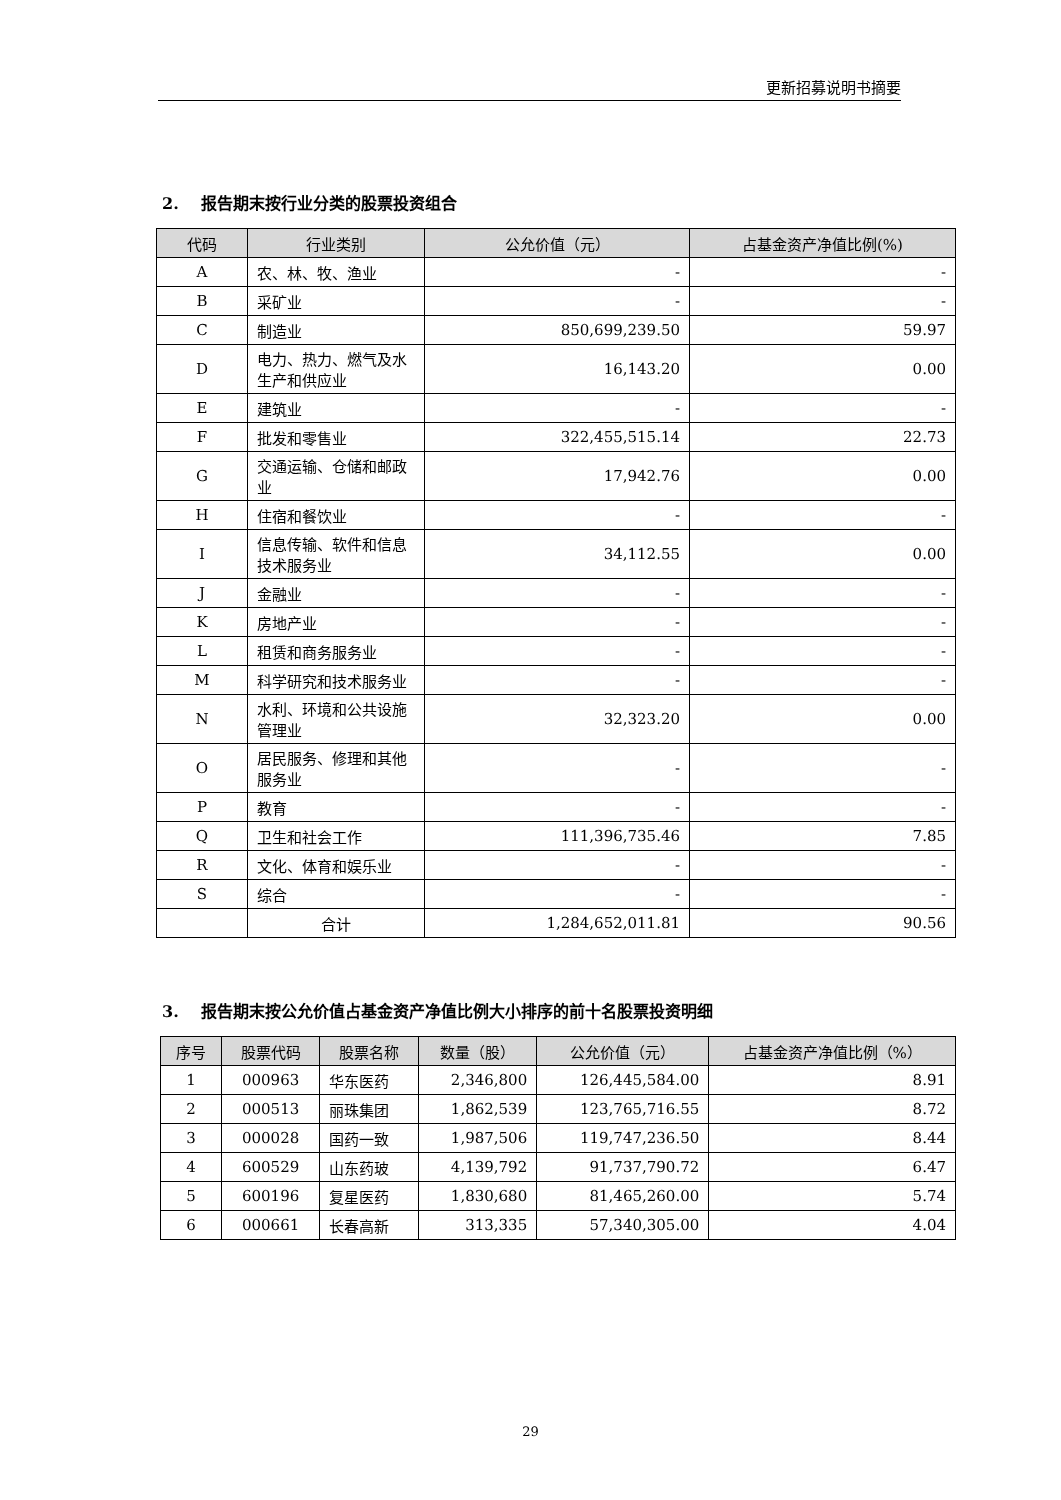更新招募说明书摘要
2. 报告期末按行业分类的股票投资组合
| 代码 | 行业类别 | 公允价值（元） | 占基金资产净值比例(%) |
| --- | --- | --- | --- |
| A | 农、林、牧、渔业 | - | - |
| B | 采矿业 | - | - |
| C | 制造业 | 850,699,239.50 | 59.97 |
| D | 电力、热力、燃气及水生产和供应业 | 16,143.20 | 0.00 |
| E | 建筑业 | - | - |
| F | 批发和零售业 | 322,455,515.14 | 22.73 |
| G | 交通运输、仓储和邮政业 | 17,942.76 | 0.00 |
| H | 住宿和餐饮业 | - | - |
| I | 信息传输、软件和信息技术服务业 | 34,112.55 | 0.00 |
| J | 金融业 | - | - |
| K | 房地产业 | - | - |
| L | 租赁和商务服务业 | - | - |
| M | 科学研究和技术服务业 | - | - |
| N | 水利、环境和公共设施管理业 | 32,323.20 | 0.00 |
| O | 居民服务、修理和其他服务业 | - | - |
| P | 教育 | - | - |
| Q | 卫生和社会工作 | 111,396,735.46 | 7.85 |
| R | 文化、体育和娱乐业 | - | - |
| S | 综合 | - | - |
| | 合计 | 1,284,652,011.81 | 90.56 |
3. 报告期末按公允价值占基金资产净值比例大小排序的前十名股票投资明细
| 序号 | 股票代码 | 股票名称 | 数量（股） | 公允价值（元） | 占基金资产净值比例（%） |
| --- | --- | --- | --- | --- | --- |
| 1 | 000963 | 华东医药 | 2,346,800 | 126,445,584.00 | 8.91 |
| 2 | 000513 | 丽珠集团 | 1,862,539 | 123,765,716.55 | 8.72 |
| 3 | 000028 | 国药一致 | 1,987,506 | 119,747,236.50 | 8.44 |
| 4 | 600529 | 山东药玻 | 4,139,792 | 91,737,790.72 | 6.47 |
| 5 | 600196 | 复星医药 | 1,830,680 | 81,465,260.00 | 5.74 |
| 6 | 000661 | 长春高新 | 313,335 | 57,340,305.00 | 4.04 |
29